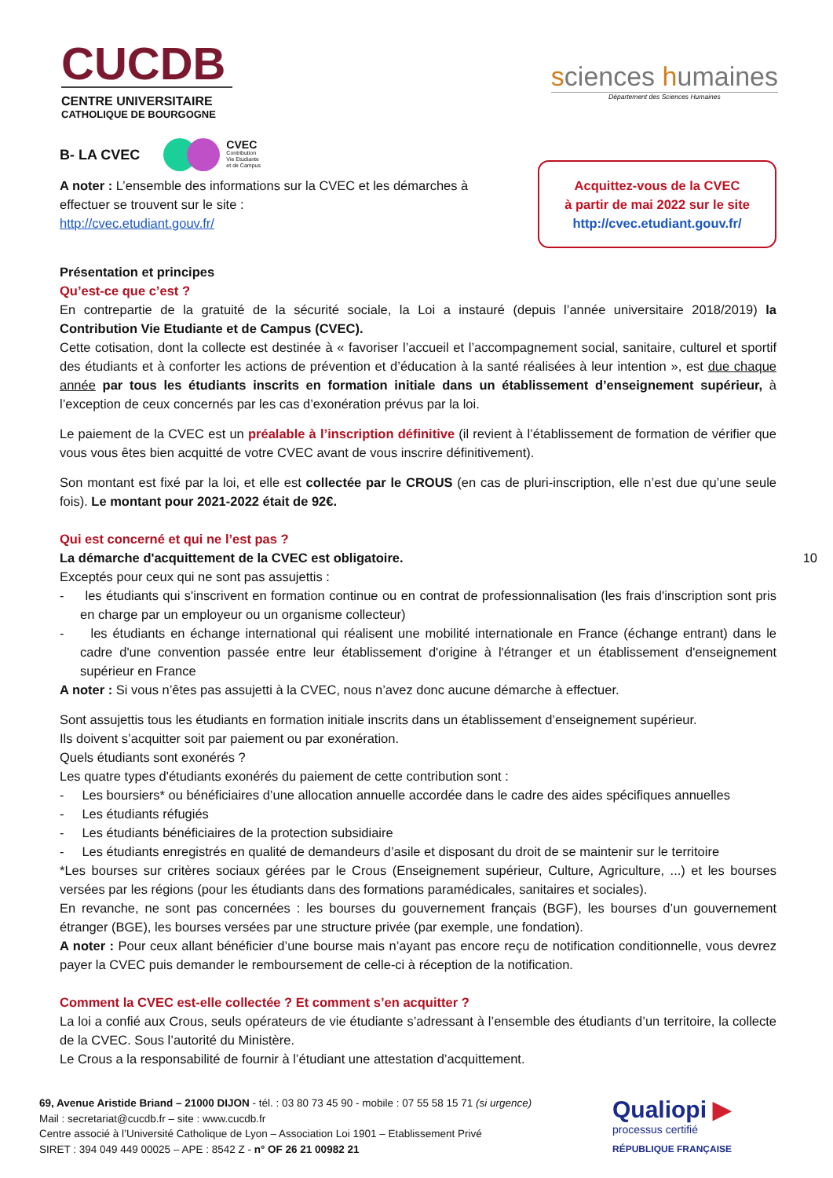CUCDB
CENTRE UNIVERSITAIRE
CATHOLIQUE DE BOURGOGNE
sciences humaines
Département des Sciences Humaines
B- LA CVEC
CVEC
Contribution
Vie Etudiante
et de Campus
A noter : L’ensemble des informations sur la CVEC et les démarches à effectuer se trouvent sur le site :
http://cvec.etudiant.gouv.fr/
Acquittez-vous de la CVEC
à partir de mai 2022 sur le site
http://cvec.etudiant.gouv.fr/
Présentation et principes
Qu’est-ce que c’est ?
En contrepartie de la gratuité de la sécurité sociale, la Loi a instauré (depuis l’année universitaire 2018/2019) la Contribution Vie Etudiante et de Campus (CVEC).
Cette cotisation, dont la collecte est destinée à « favoriser l’accueil et l’accompagnement social, sanitaire, culturel et sportif des étudiants et à conforter les actions de prévention et d’éducation à la santé réalisées à leur intention », est due chaque année par tous les étudiants inscrits en formation initiale dans un établissement d’enseignement supérieur, à l’exception de ceux concernés par les cas d’exonération prévus par la loi.
Le paiement de la CVEC est un préalable à l’inscription définitive (il revient à l’établissement de formation de vérifier que vous vous êtes bien acquitté de votre CVEC avant de vous inscrire définitivement).
Son montant est fixé par la loi, et elle est collectée par le CROUS (en cas de pluri-inscription, elle n’est due qu’une seule fois). Le montant pour 2021-2022 était de 92€.
Qui est concerné et qui ne l’est pas ?
La démarche d'acquittement de la CVEC est obligatoire. 10
Exceptés pour ceux qui ne sont pas assujettis :
- les étudiants qui s'inscrivent en formation continue ou en contrat de professionnalisation (les frais d'inscription sont pris en charge par un employeur ou un organisme collecteur)
- les étudiants en échange international qui réalisent une mobilité internationale en France (échange entrant) dans le cadre d'une convention passée entre leur établissement d'origine à l'étranger et un établissement d'enseignement supérieur en France
A noter : Si vous n’êtes pas assujetti à la CVEC, nous n’avez donc aucune démarche à effectuer.
Sont assujettis tous les étudiants en formation initiale inscrits dans un établissement d’enseignement supérieur.
Ils doivent s’acquitter soit par paiement ou par exonération.
Quels étudiants sont exonérés ?
Les quatre types d'étudiants exonérés du paiement de cette contribution sont :
- Les boursiers* ou bénéficiaires d’une allocation annuelle accordée dans le cadre des aides spécifiques annuelles
- Les étudiants réfugiés
- Les étudiants bénéficiaires de la protection subsidiaire
- Les étudiants enregistrés en qualité de demandeurs d’asile et disposant du droit de se maintenir sur le territoire
*Les bourses sur critères sociaux gérées par le Crous (Enseignement supérieur, Culture, Agriculture, ...) et les bourses versées par les régions (pour les étudiants dans des formations paramédicales, sanitaires et sociales).
En revanche, ne sont pas concernées : les bourses du gouvernement français (BGF), les bourses d’un gouvernement étranger (BGE), les bourses versées par une structure privée (par exemple, une fondation).
A noter : Pour ceux allant bénéficier d’une bourse mais n’ayant pas encore reçu de notification conditionnelle, vous devrez payer la CVEC puis demander le remboursement de celle-ci à réception de la notification.
Comment la CVEC est-elle collectée ? Et comment s’en acquitter ?
La loi a confié aux Crous, seuls opérateurs de vie étudiante s’adressant à l’ensemble des étudiants d’un territoire, la collecte de la CVEC. Sous l’autorité du Ministère.
Le Crous a la responsabilité de fournir à l’étudiant une attestation d’acquittement.
69, Avenue Aristide Briand – 21000 DIJON - tél. : 03 80 73 45 90 - mobile : 07 55 58 15 71 (si urgence)
Mail : secretariat@cucdb.fr – site : www.cucdb.fr
Centre associé à l’Université Catholique de Lyon – Association Loi 1901 – Etablissement Privé
SIRET : 394 049 449 00025 – APE : 8542 Z - n° OF 26 21 00982 21
Qualiopi ▶
processus certifié
RÉPUBLIQUE FRANÇAISE